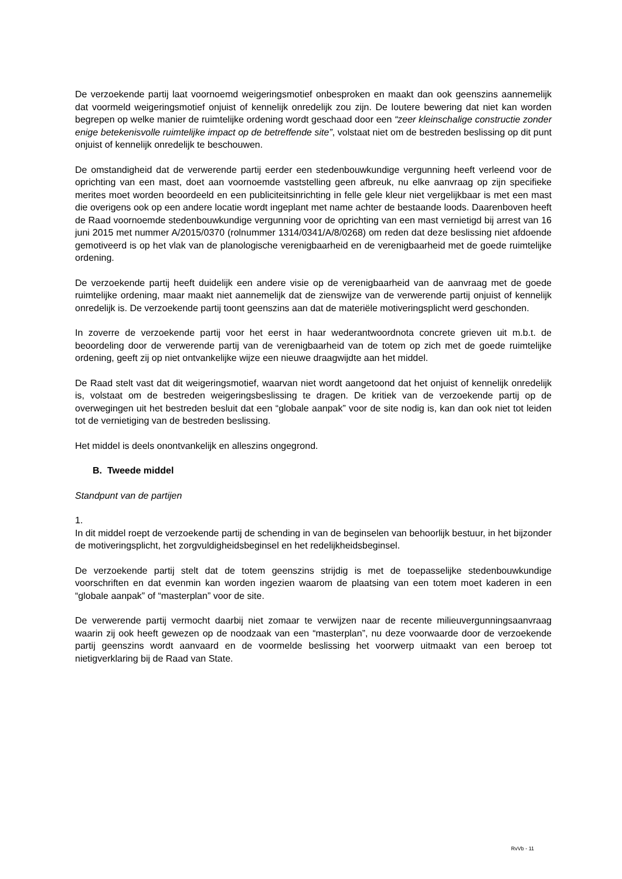De verzoekende partij laat voornoemd weigeringsmotief onbesproken en maakt dan ook geenszins aannemelijk dat voormeld weigeringsmotief onjuist of kennelijk onredelijk zou zijn. De loutere bewering dat niet kan worden begrepen op welke manier de ruimtelijke ordening wordt geschaad door een “zeer kleinschalige constructie zonder enige betekenisvolle ruimtelijke impact op de betreffende site”, volstaat niet om de bestreden beslissing op dit punt onjuist of kennelijk onredelijk te beschouwen.
De omstandigheid dat de verwerende partij eerder een stedenbouwkundige vergunning heeft verleend voor de oprichting van een mast, doet aan voornoemde vaststelling geen afbreuk, nu elke aanvraag op zijn specifieke merites moet worden beoordeeld en een publiciteitsinrichting in felle gele kleur niet vergelijkbaar is met een mast die overigens ook op een andere locatie wordt ingeplant met name achter de bestaande loods. Daarenboven heeft de Raad voornoemde stedenbouwkundige vergunning voor de oprichting van een mast vernietigd bij arrest van 16 juni 2015 met nummer A/2015/0370 (rolnummer 1314/0341/A/8/0268) om reden dat deze beslissing niet afdoende gemotiveerd is op het vlak van de planologische verenigbaarheid en de verenigbaarheid met de goede ruimtelijke ordening.
De verzoekende partij heeft duidelijk een andere visie op de verenigbaarheid van de aanvraag met de goede ruimtelijke ordening, maar maakt niet aannemelijk dat de zienswijze van de verwerende partij onjuist of kennelijk onredelijk is. De verzoekende partij toont geenszins aan dat de materiële motiveringsplicht werd geschonden.
In zoverre de verzoekende partij voor het eerst in haar wederantwoordnota concrete grieven uit m.b.t. de beoordeling door de verwerende partij van de verenigbaarheid van de totem op zich met de goede ruimtelijke ordening, geeft zij op niet ontvankelijke wijze een nieuwe draagwijdte aan het middel.
De Raad stelt vast dat dit weigeringsmotief, waarvan niet wordt aangetoond dat het onjuist of kennelijk onredelijk is, volstaat om de bestreden weigeringsbeslissing te dragen. De kritiek van de verzoekende partij op de overwegingen uit het bestreden besluit dat een “globale aanpak” voor de site nodig is, kan dan ook niet tot leiden tot de vernietiging van de bestreden beslissing.
Het middel is deels onontvankelijk en alleszins ongegrond.
B. Tweede middel
Standpunt van de partijen
1.
In dit middel roept de verzoekende partij de schending in van de beginselen van behoorlijk bestuur, in het bijzonder de motiveringsplicht, het zorgvuldigheidsbeginsel en het redelijkheidsbeginsel.
De verzoekende partij stelt dat de totem geenszins strijdig is met de toepasselijke stedenbouwkundige voorschriften en dat evenmin kan worden ingezien waarom de plaatsing van een totem moet kaderen in een “globale aanpak” of “masterplan” voor de site.
De verwerende partij vermocht daarbij niet zomaar te verwijzen naar de recente milieuvergunningsaanvraag waarin zij ook heeft gewezen op de noodzaak van een “masterplan”, nu deze voorwaarde door de verzoekende partij geenszins wordt aanvaard en de voormelde beslissing het voorwerp uitmaakt van een beroep tot nietigverklaring bij de Raad van State.
RvVb - 11